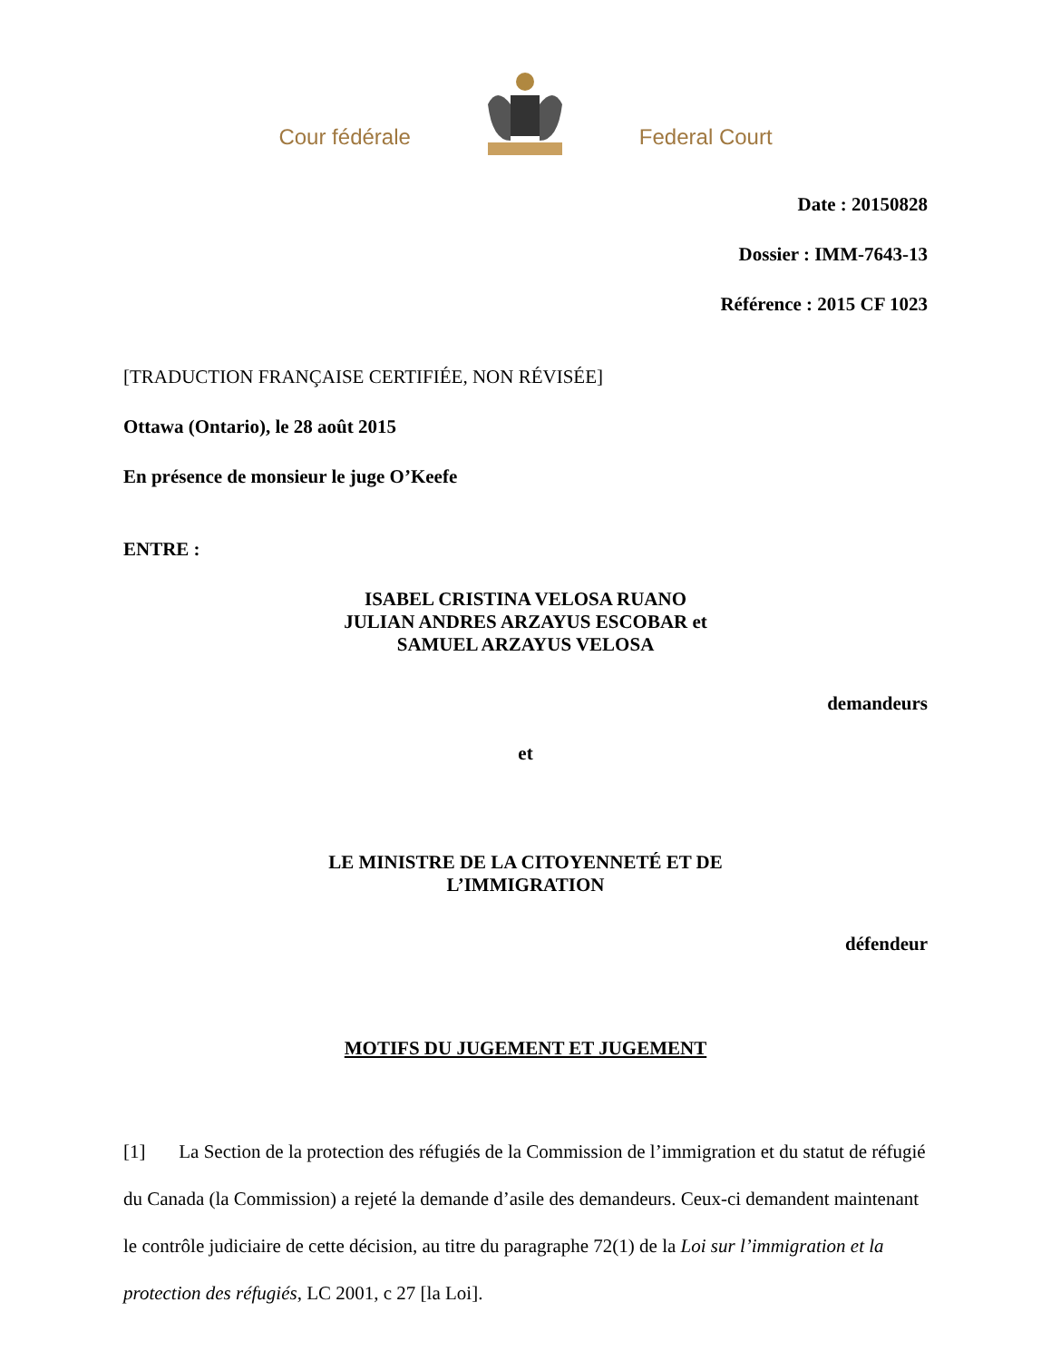Cour fédérale Federal Court
Date : 20150828
Dossier : IMM-7643-13
Référence : 2015 CF 1023
[TRADUCTION FRANÇAISE CERTIFIÉE, NON RÉVISÉE]
Ottawa (Ontario), le 28 août 2015
En présence de monsieur le juge O’Keefe
ENTRE :
ISABEL CRISTINA VELOSA RUANO
JULIAN ANDRES ARZAYUS ESCOBAR et
SAMUEL ARZAYUS VELOSA
demandeurs
et
LE MINISTRE DE LA CITOYENNETÉ ET DE
L’IMMIGRATION
défendeur
MOTIFS DU JUGEMENT ET JUGEMENT
[1] La Section de la protection des réfugiés de la Commission de l’immigration et du statut de réfugié du Canada (la Commission) a rejeté la demande d’asile des demandeurs. Ceux-ci demandent maintenant le contrôle judiciaire de cette décision, au titre du paragraphe 72(1) de la Loi sur l’immigration et la protection des réfugiés, LC 2001, c 27 [la Loi].